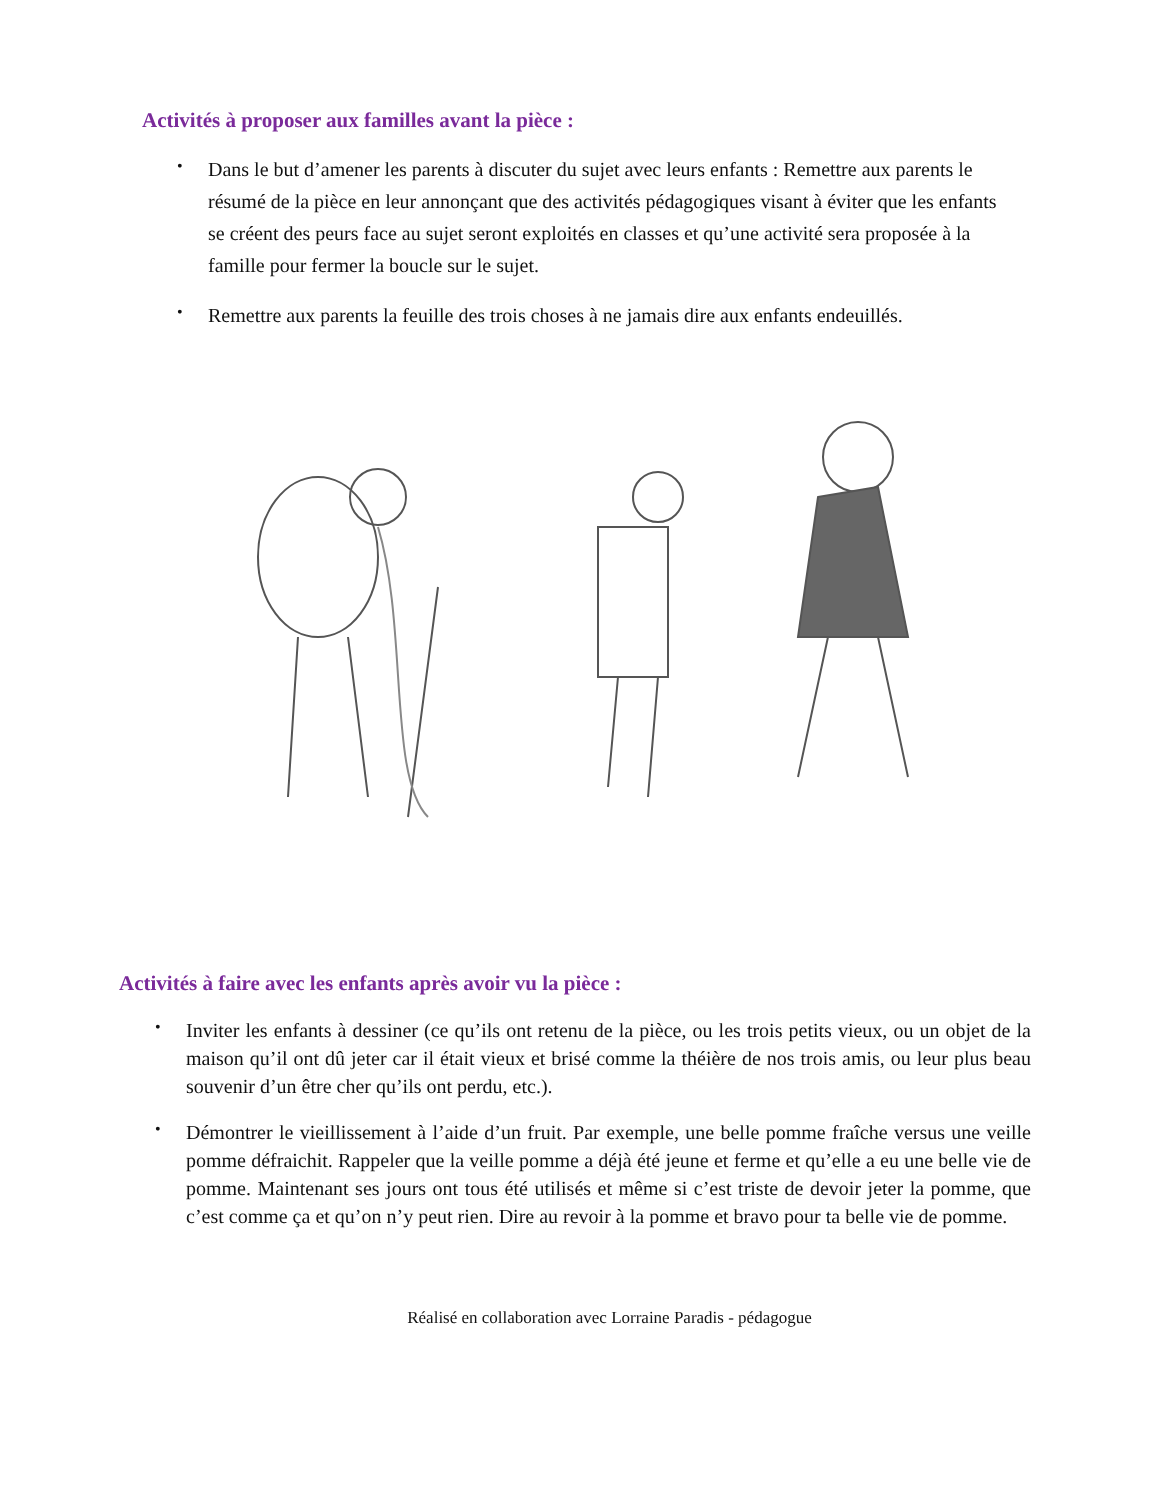Activités à proposer aux familles avant la pièce :
• Dans le but d’amener les parents à discuter du sujet avec leurs enfants : Remettre aux parents le résumé de la pièce en leur annonçant que des activités pédagogiques visant à éviter que les enfants se créent des peurs face au sujet seront exploités en classes et qu’une activité sera proposée à la famille pour fermer la boucle sur le sujet.
• Remettre aux parents la feuille des trois choses à ne jamais dire aux enfants endeuillés.
Activités à faire avec les enfants après avoir vu la pièce :
• Inviter les enfants à dessiner (ce qu’ils ont retenu de la pièce, ou les trois petits vieux, ou un objet de la maison qu’il ont dû jeter car il était vieux et brisé comme la théière de nos trois amis, ou leur plus beau souvenir d’un être cher qu’ils ont perdu, etc.).
• Démontrer le vieillissement à l’aide d’un fruit. Par exemple, une belle pomme fraîche versus une veille pomme défraichit. Rappeler que la veille pomme a déjà été jeune et ferme et qu’elle a eu une belle vie de pomme. Maintenant ses jours ont tous été utilisés et même si c’est triste de devoir jeter la pomme, que c’est comme ça et qu’on n’y peut rien. Dire au revoir à la pomme et bravo pour ta belle vie de pomme.
Réalisé en collaboration avec Lorraine Paradis - pédagogue